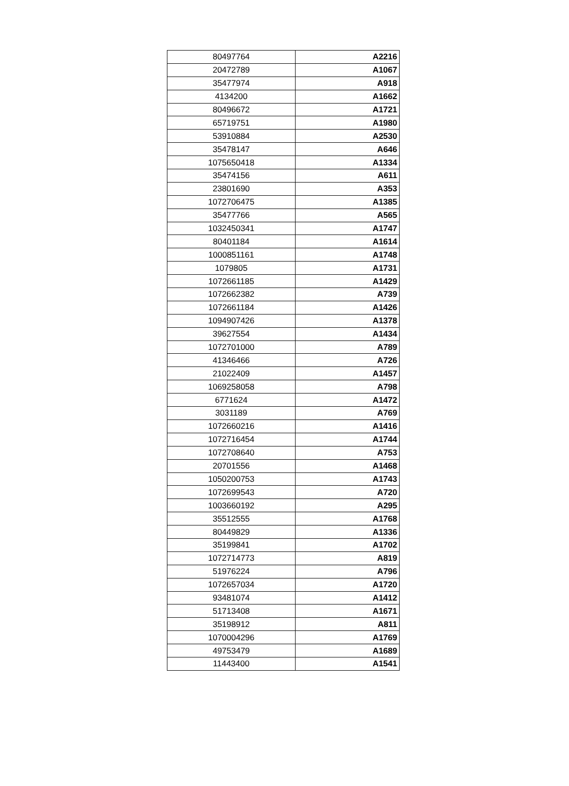| 80497764 | A2216 |
| 20472789 | A1067 |
| 35477974 | A918 |
| 4134200 | A1662 |
| 80496672 | A1721 |
| 65719751 | A1980 |
| 53910884 | A2530 |
| 35478147 | A646 |
| 1075650418 | A1334 |
| 35474156 | A611 |
| 23801690 | A353 |
| 1072706475 | A1385 |
| 35477766 | A565 |
| 1032450341 | A1747 |
| 80401184 | A1614 |
| 1000851161 | A1748 |
| 1079805 | A1731 |
| 1072661185 | A1429 |
| 1072662382 | A739 |
| 1072661184 | A1426 |
| 1094907426 | A1378 |
| 39627554 | A1434 |
| 1072701000 | A789 |
| 41346466 | A726 |
| 21022409 | A1457 |
| 1069258058 | A798 |
| 6771624 | A1472 |
| 3031189 | A769 |
| 1072660216 | A1416 |
| 1072716454 | A1744 |
| 1072708640 | A753 |
| 20701556 | A1468 |
| 1050200753 | A1743 |
| 1072699543 | A720 |
| 1003660192 | A295 |
| 35512555 | A1768 |
| 80449829 | A1336 |
| 35199841 | A1702 |
| 1072714773 | A819 |
| 51976224 | A796 |
| 1072657034 | A1720 |
| 93481074 | A1412 |
| 51713408 | A1671 |
| 35198912 | A811 |
| 1070004296 | A1769 |
| 49753479 | A1689 |
| 11443400 | A1541 |